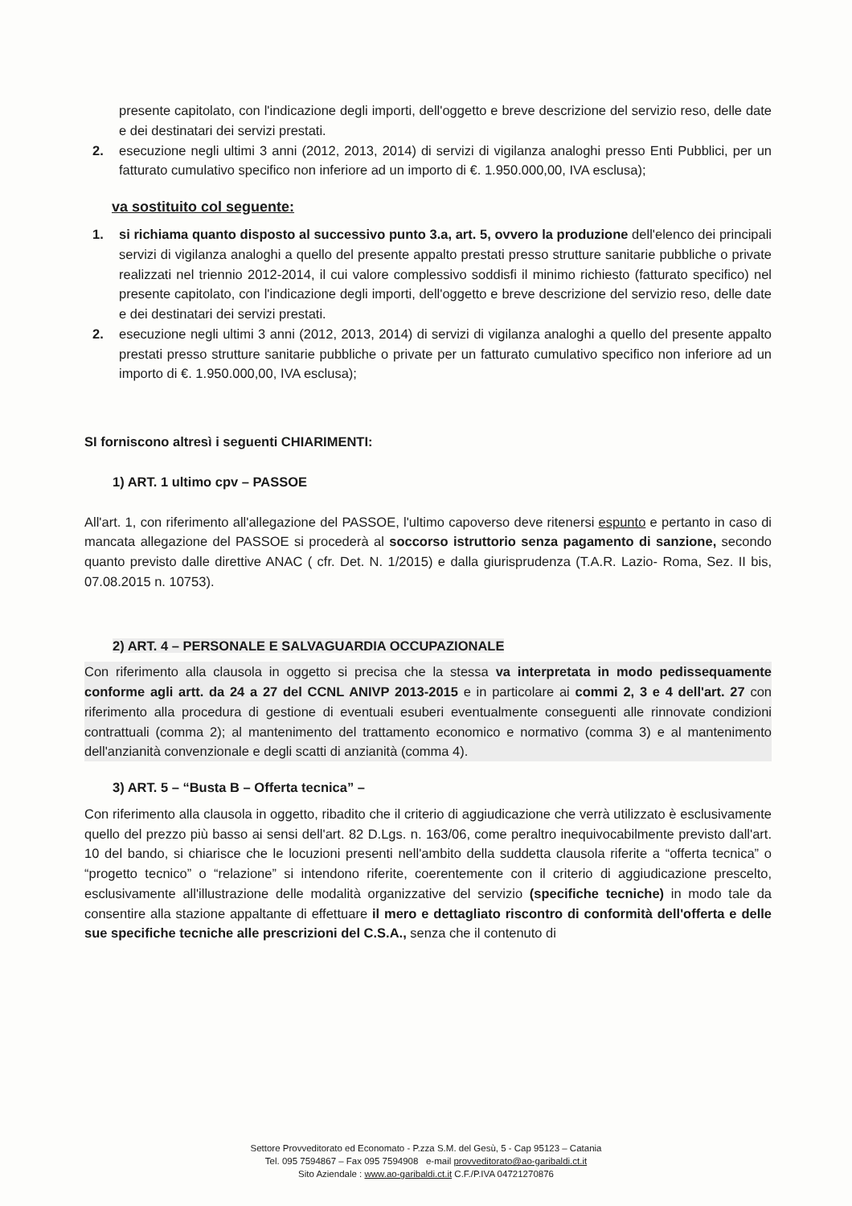presente capitolato, con l'indicazione degli importi, dell'oggetto e breve descrizione del servizio reso, delle date e dei destinatari dei servizi prestati.
2. esecuzione negli ultimi 3 anni (2012, 2013, 2014) di servizi di vigilanza analoghi presso Enti Pubblici, per un fatturato cumulativo specifico non inferiore ad un importo di €. 1.950.000,00, IVA esclusa);
va sostituito col seguente:
1. si richiama quanto disposto al successivo punto 3.a, art. 5, ovvero la produzione dell'elenco dei principali servizi di vigilanza analoghi a quello del presente appalto prestati presso strutture sanitarie pubbliche o private realizzati nel triennio 2012-2014, il cui valore complessivo soddisfi il minimo richiesto (fatturato specifico) nel presente capitolato, con l'indicazione degli importi, dell'oggetto e breve descrizione del servizio reso, delle date e dei destinatari dei servizi prestati.
2. esecuzione negli ultimi 3 anni (2012, 2013, 2014) di servizi di vigilanza analoghi a quello del presente appalto prestati presso strutture sanitarie pubbliche o private per un fatturato cumulativo specifico non inferiore ad un importo di €. 1.950.000,00, IVA esclusa);
SI forniscono altresì i seguenti CHIARIMENTI:
1) ART. 1 ultimo cpv – PASSOE
All'art. 1, con riferimento all'allegazione del PASSOE, l'ultimo capoverso deve ritenersi espunto e pertanto in caso di mancata allegazione del PASSOE si procederà al soccorso istruttorio senza pagamento di sanzione, secondo quanto previsto dalle direttive ANAC ( cfr. Det. N. 1/2015) e dalla giurisprudenza (T.A.R. Lazio- Roma, Sez. II bis, 07.08.2015 n. 10753).
2) ART. 4 – PERSONALE E SALVAGUARDIA OCCUPAZIONALE
Con riferimento alla clausola in oggetto si precisa che la stessa va interpretata in modo pedissequamente conforme agli artt. da 24 a 27 del CCNL ANIVP 2013-2015 e in particolare ai commi 2, 3 e 4 dell'art. 27 con riferimento alla procedura di gestione di eventuali esuberi eventualmente conseguenti alle rinnovate condizioni contrattuali (comma 2); al mantenimento del trattamento economico e normativo (comma 3) e al mantenimento dell'anzianità convenzionale e degli scatti di anzianità (comma 4).
3) ART. 5 – “Busta B – Offerta tecnica” –
Con riferimento alla clausola in oggetto, ribadito che il criterio di aggiudicazione che verrà utilizzato è esclusivamente quello del prezzo più basso ai sensi dell'art. 82 D.Lgs. n. 163/06, come peraltro inequivocabilmente previsto dall'art. 10 del bando, si chiarisce che le locuzioni presenti nell'ambito della suddetta clausola riferite a “offerta tecnica” o “progetto tecnico” o “relazione” si intendono riferite, coerentemente con il criterio di aggiudicazione prescelto, esclusivamente all'illustrazione delle modalità organizzative del servizio (specifiche tecniche) in modo tale da consentire alla stazione appaltante di effettuare il mero e dettagliato riscontro di conformità dell'offerta e delle sue specifiche tecniche alle prescrizioni del C.S.A., senza che il contenuto di
Settore Provveditorato ed Economato - P.zza S.M. del Gesù, 5 - Cap 95123 – Catania
Tel. 095 7594867 – Fax 095 7594908 e-mail provveditorato@ao-garibaldi.ct.it
Sito Aziendale : www.ao-garibaldi.ct.it C.F./P.IVA 04721270876